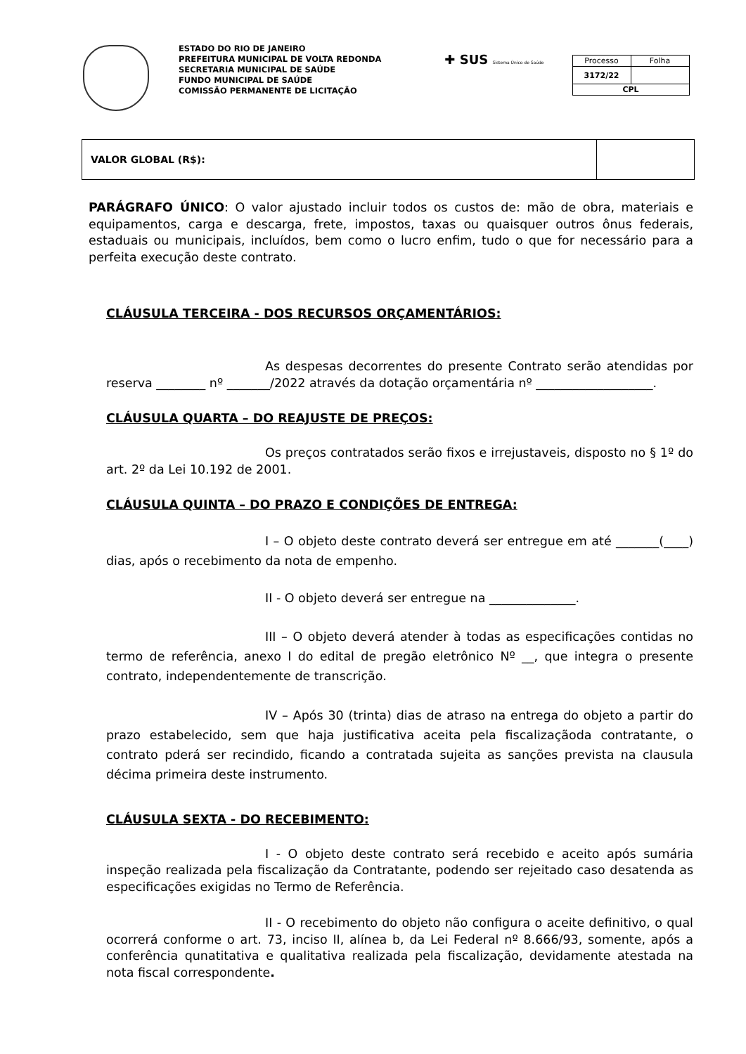ESTADO DO RIO DE JANEIRO
PREFEITURA MUNICIPAL DE VOLTA REDONDA
SECRETARIA MUNICIPAL DE SAÚDE
FUNDO MUNICIPAL DE SAÚDE
COMISSÃO PERMANENTE DE LICITAÇÃO
✚ SUS Sistema Único de Saúde
| Processo | Folha |
| 3172/22 | |
| CPL | |
| VALOR GLOBAL (R$): | |
PARÁGRAFO ÚNICO: O valor ajustado incluir todos os custos de: mão de obra, materiais e equipamentos, carga e descarga, frete, impostos, taxas ou quaisquer outros ônus federais, estaduais ou municipais, incluídos, bem como o lucro enfim, tudo o que for necessário para a perfeita execução deste contrato.
CLÁUSULA TERCEIRA - DOS RECURSOS ORÇAMENTÁRIOS:
As despesas decorrentes do presente Contrato serão atendidas por reserva ________ nº _______/2022 através da dotação orçamentária nº ___________________.
CLÁUSULA QUARTA – DO REAJUSTE DE PREÇOS:
Os preços contratados serão fixos e irrejustaveis, disposto no § 1º do art. 2º da Lei 10.192 de 2001.
CLÁUSULA QUINTA – DO PRAZO E CONDIÇÕES DE ENTREGA:
I – O objeto deste contrato deverá ser entregue em até _______(____) dias, após o recebimento da nota de empenho.
II - O objeto deverá ser entregue na ______________.
III – O objeto deverá atender à todas as especificações contidas no termo de referência, anexo I do edital de pregão eletrônico Nº __, que integra o presente contrato, independentemente de transcrição.
IV – Após 30 (trinta) dias de atraso na entrega do objeto a partir do prazo estabelecido, sem que haja justificativa aceita pela fiscalizaçãoda contratante, o contrato pderá ser recindido, ficando a contratada sujeita as sanções prevista na clausula décima primeira deste instrumento.
CLÁUSULA SEXTA - DO RECEBIMENTO:
I - O objeto deste contrato será recebido e aceito após sumária inspeção realizada pela fiscalização da Contratante, podendo ser rejeitado caso desatenda as especificações exigidas no Termo de Referência.
II - O recebimento do objeto não configura o aceite definitivo, o qual ocorrerá conforme o art. 73, inciso II, alínea b, da Lei Federal nº 8.666/93, somente, após a conferência qunatitativa e qualitativa realizada pela fiscalização, devidamente atestada na nota fiscal correspondente.